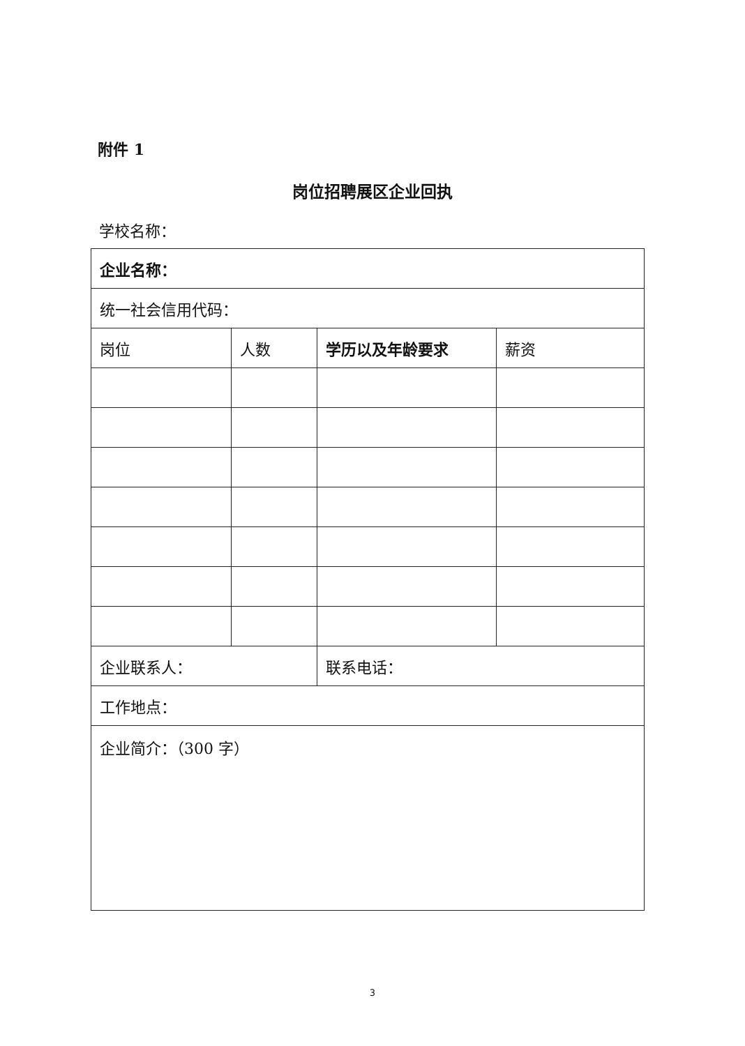附件 1
岗位招聘展区企业回执
学校名称：
| 企业名称： | | | |
| 统一社会信用代码： | | | |
| 岗位 | 人数 | 学历以及年龄要求 | 薪资 |
| 企业联系人： | | 联系电话： | |
| 工作地点： | | | |
| 企业简介：（300 字） | | | |
3